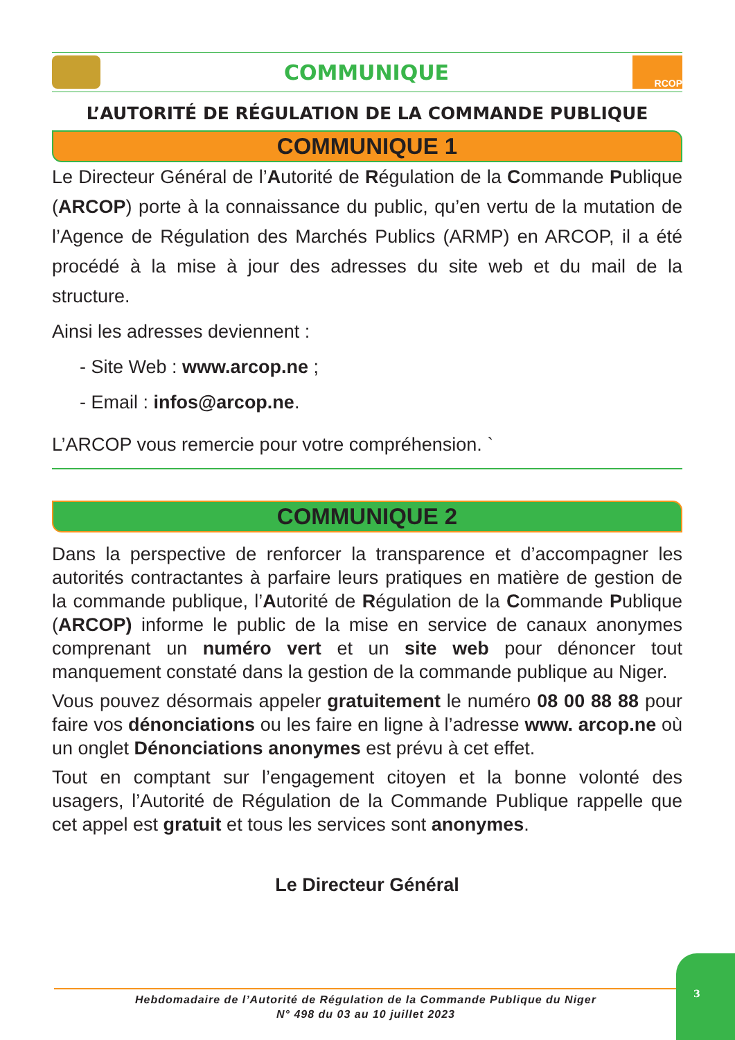COMMUNIQUE
RCOP
L’AUTORITÉ DE RÉGULATION DE LA COMMANDE PUBLIQUE
COMMUNIQUE 1
Le Directeur Général de l’Autorité de Régulation de la Commande Publique (ARCOP) porte à la connaissance du public, qu’en vertu de la mutation de l’Agence de Régulation des Marchés Publics (ARMP) en ARCOP, il a été procédé à la mise à jour des adresses du site web et du mail de la structure.
Ainsi les adresses deviennent :
- Site Web : www.arcop.ne ;
- Email : infos@arcop.ne.
L’ARCOP vous remercie pour votre compréhension. `
COMMUNIQUE 2
Dans la perspective de renforcer la transparence et d’accompagner les autorités contractantes à parfaire leurs pratiques en matière de gestion de la commande publique, l’Autorité de Régulation de la Commande Publique (ARCOP) informe le public de la mise en service de canaux anonymes comprenant un numéro vert et un site web pour dénoncer tout manquement constaté dans la gestion de la commande publique au Niger.
Vous pouvez désormais appeler gratuitement le numéro 08 00 88 88 pour faire vos dénonciations ou les faire en ligne à l’adresse www. arcop.ne où un onglet Dénonciations anonymes est prévu à cet effet.
Tout en comptant sur l’engagement citoyen et la bonne volonté des usagers, l’Autorité de Régulation de la Commande Publique rappelle que cet appel est gratuit et tous les services sont anonymes.
Le Directeur Général
Hebdomadaire de l’Autorité de Régulation de la Commande Publique du Niger
N° 498 du 03 au 10 juillet 2023
3